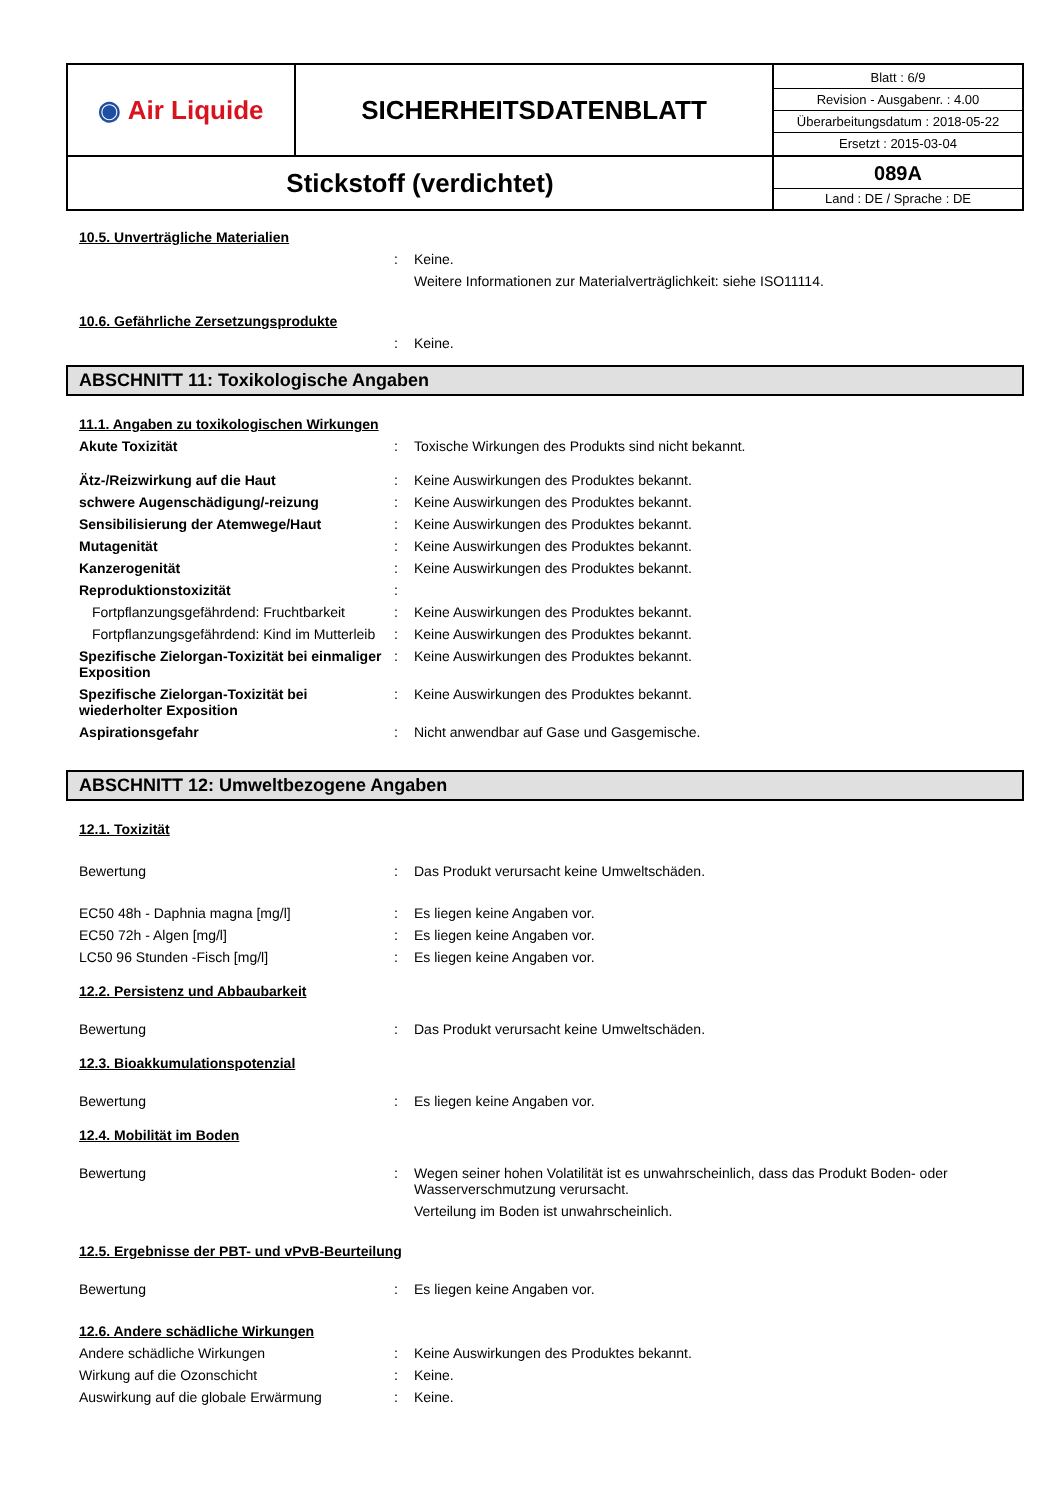| ◉ Air Liquide | SICHERHEITSDATENBLATT | / Blatt : 6/9 / / Revision - Ausgabenr. : 4.00 / / Überarbeitungsdatum : 2018-05-22 / / Ersetzt : 2015-03-04 / |
| Stickstoff (verdichtet) | | 089A Land : DE / Sprache : DE |
10.5. Unverträgliche Materialien
: Keine.
Weitere Informationen zur Materialverträglichkeit: siehe ISO11114.
10.6. Gefährliche Zersetzungsprodukte
: Keine.
ABSCHNITT 11: Toxikologische Angaben
11.1. Angaben zu toxikologischen Wirkungen
Akute Toxizität : Toxische Wirkungen des Produkts sind nicht bekannt.
Ätz-/Reizwirkung auf die Haut : Keine Auswirkungen des Produktes bekannt.
schwere Augenschädigung/-reizung : Keine Auswirkungen des Produktes bekannt.
Sensibilisierung der Atemwege/Haut : Keine Auswirkungen des Produktes bekannt.
Mutagenität : Keine Auswirkungen des Produktes bekannt.
Kanzerogenität : Keine Auswirkungen des Produktes bekannt.
Reproduktionstoxizität :
Fortpflanzungsgefährdend: Fruchtbarkeit
: Keine Auswirkungen des Produktes bekannt.
Fortpflanzungsgefährdend: Kind im Mutterleib
: Keine Auswirkungen des Produktes bekannt.
Spezifische Zielorgan-Toxizität bei einmaliger Exposition
: Keine Auswirkungen des Produktes bekannt.
Spezifische Zielorgan-Toxizität bei wiederholter Exposition
: Keine Auswirkungen des Produktes bekannt.
Aspirationsgefahr : Nicht anwendbar auf Gase und Gasgemische.
ABSCHNITT 12: Umweltbezogene Angaben
12.1. Toxizität
Bewertung : Das Produkt verursacht keine Umweltschäden.
EC50 48h - Daphnia magna [mg/l] : Es liegen keine Angaben vor.
EC50 72h - Algen [mg/l] : Es liegen keine Angaben vor.
LC50 96 Stunden -Fisch [mg/l] : Es liegen keine Angaben vor.
12.2. Persistenz und Abbaubarkeit
Bewertung : Das Produkt verursacht keine Umweltschäden.
12.3. Bioakkumulationspotenzial
Bewertung : Es liegen keine Angaben vor.
12.4. Mobilität im Boden
Bewertung : Wegen seiner hohen Volatilität ist es unwahrscheinlich, dass das Produkt Boden- oder Wasserverschmutzung verursacht.
Verteilung im Boden ist unwahrscheinlich.
12.5. Ergebnisse der PBT- und vPvB-Beurteilung
Bewertung : Es liegen keine Angaben vor.
12.6. Andere schädliche Wirkungen
Andere schädliche Wirkungen : Keine Auswirkungen des Produktes bekannt.
Wirkung auf die Ozonschicht : Keine.
Auswirkung auf die globale Erwärmung : Keine.